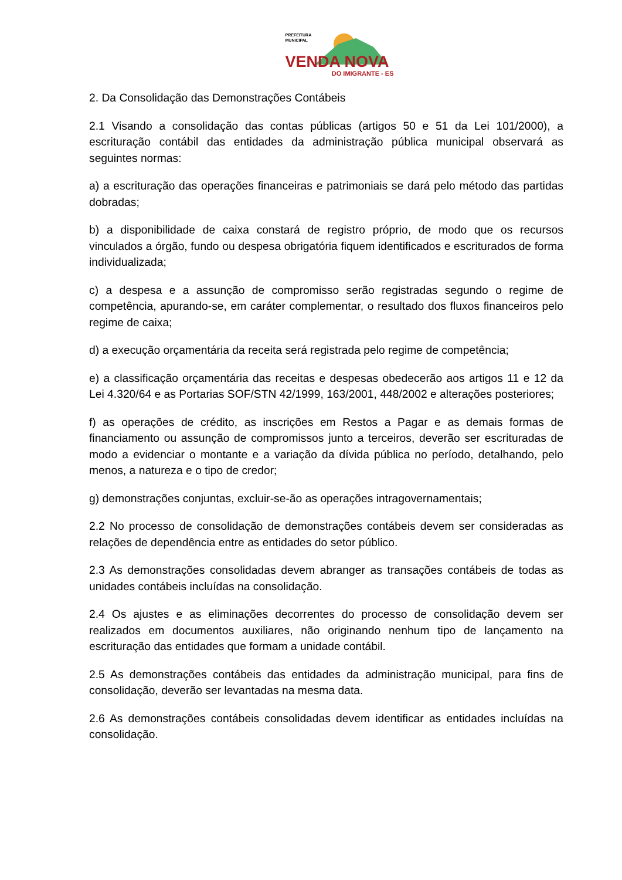PREFEITURA
MUNICIPAL
VENDA NOVA
DO IMIGRANTE - ES
2. Da Consolidação das Demonstrações Contábeis
2.1 Visando a consolidação das contas públicas (artigos 50 e 51 da Lei 101/2000), a escrituração contábil das entidades da administração pública municipal observará as seguintes normas:
a) a escrituração das operações financeiras e patrimoniais se dará pelo método das partidas dobradas;
b) a disponibilidade de caixa constará de registro próprio, de modo que os recursos vinculados a órgão, fundo ou despesa obrigatória fiquem identificados e escriturados de forma individualizada;
c) a despesa e a assunção de compromisso serão registradas segundo o regime de competência, apurando-se, em caráter complementar, o resultado dos fluxos financeiros pelo regime de caixa;
d) a execução orçamentária da receita será registrada pelo regime de competência;
e) a classificação orçamentária das receitas e despesas obedecerão aos artigos 11 e 12 da Lei 4.320/64 e as Portarias SOF/STN 42/1999, 163/2001, 448/2002 e alterações posteriores;
f) as operações de crédito, as inscrições em Restos a Pagar e as demais formas de financiamento ou assunção de compromissos junto a terceiros, deverão ser escrituradas de modo a evidenciar o montante e a variação da dívida pública no período, detalhando, pelo menos, a natureza e o tipo de credor;
g) demonstrações conjuntas, excluir-se-ão as operações intragovernamentais;
2.2 No processo de consolidação de demonstrações contábeis devem ser consideradas as relações de dependência entre as entidades do setor público.
2.3 As demonstrações consolidadas devem abranger as transações contábeis de todas as unidades contábeis incluídas na consolidação.
2.4 Os ajustes e as eliminações decorrentes do processo de consolidação devem ser realizados em documentos auxiliares, não originando nenhum tipo de lançamento na escrituração das entidades que formam a unidade contábil.
2.5 As demonstrações contábeis das entidades da administração municipal, para fins de consolidação, deverão ser levantadas na mesma data.
2.6 As demonstrações contábeis consolidadas devem identificar as entidades incluídas na consolidação.